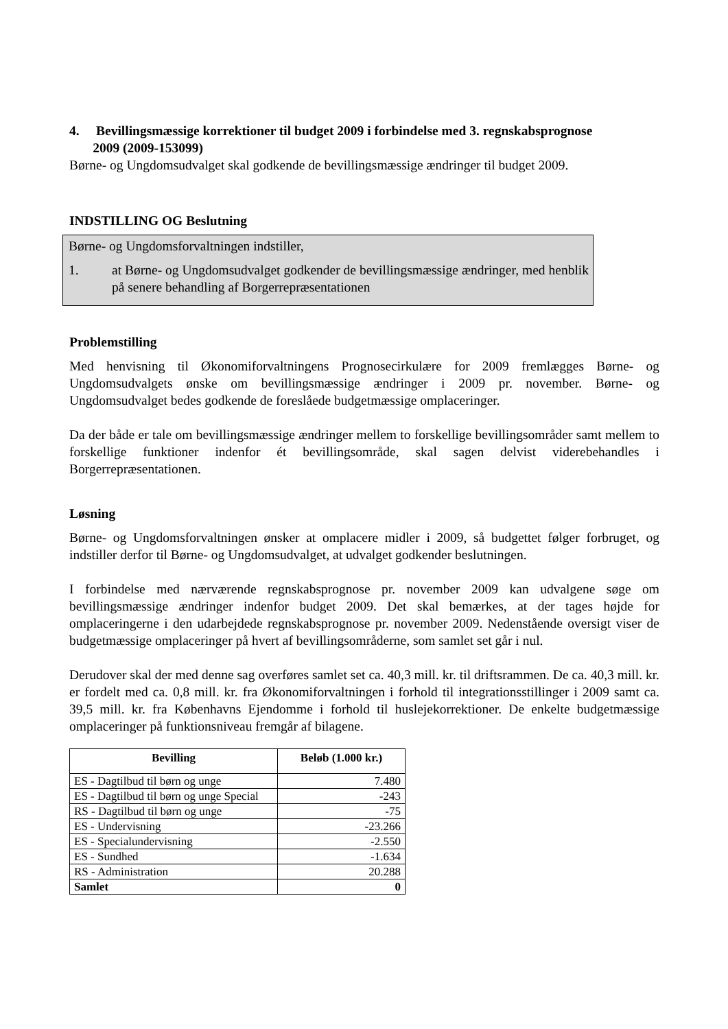4. Bevillingsmæssige korrektioner til budget 2009 i forbindelse med 3. regnskabsprognose
2009 (2009-153099)
Børne- og Ungdomsudvalget skal godkende de bevillingsmæssige ændringer til budget 2009.
INDSTILLING OG Beslutning
Børne- og Ungdomsforvaltningen indstiller,
1. at Børne- og Ungdomsudvalget godkender de bevillingsmæssige ændringer, med henblik på senere behandling af Borgerrepræsentationen
Problemstilling
Med henvisning til Økonomiforvaltningens Prognosecirkulære for 2009 fremlægges Børne- og Ungdomsudvalgets ønske om bevillingsmæssige ændringer i 2009 pr. november. Børne- og Ungdomsudvalget bedes godkende de foreslåede budgetmæssige omplaceringer.
Da der både er tale om bevillingsmæssige ændringer mellem to forskellige bevillingsområder samt mellem to forskellige funktioner indenfor ét bevillingsområde, skal sagen delvist viderebehandles i Borgerrepræsentationen.
Løsning
Børne- og Ungdomsforvaltningen ønsker at omplacere midler i 2009, så budgettet følger forbruget, og indstiller derfor til Børne- og Ungdomsudvalget, at udvalget godkender beslutningen.
I forbindelse med nærværende regnskabsprognose pr. november 2009 kan udvalgene søge om bevillingsmæssige ændringer indenfor budget 2009. Det skal bemærkes, at der tages højde for omplaceringerne i den udarbejdede regnskabsprognose pr. november 2009. Nedenstående oversigt viser de budgetmæssige omplaceringer på hvert af bevillingsområderne, som samlet set går i nul.
Derudover skal der med denne sag overføres samlet set ca. 40,3 mill. kr. til driftsrammen. De ca. 40,3 mill. kr. er fordelt med ca. 0,8 mill. kr. fra Økonomiforvaltningen i forhold til integrationsstillinger i 2009 samt ca. 39,5 mill. kr. fra Københavns Ejendomme i forhold til huslejekorrektioner. De enkelte budgetmæssige omplaceringer på funktionsniveau fremgår af bilagene.
| Bevilling | Beløb (1.000 kr.) |
| --- | --- |
| ES - Dagtilbud til børn og unge | 7.480 |
| ES - Dagtilbud til børn og unge Special | -243 |
| RS - Dagtilbud til børn og unge | -75 |
| ES - Undervisning | -23.266 |
| ES - Specialundervisning | -2.550 |
| ES - Sundhed | -1.634 |
| RS - Administration | 20.288 |
| Samlet | 0 |